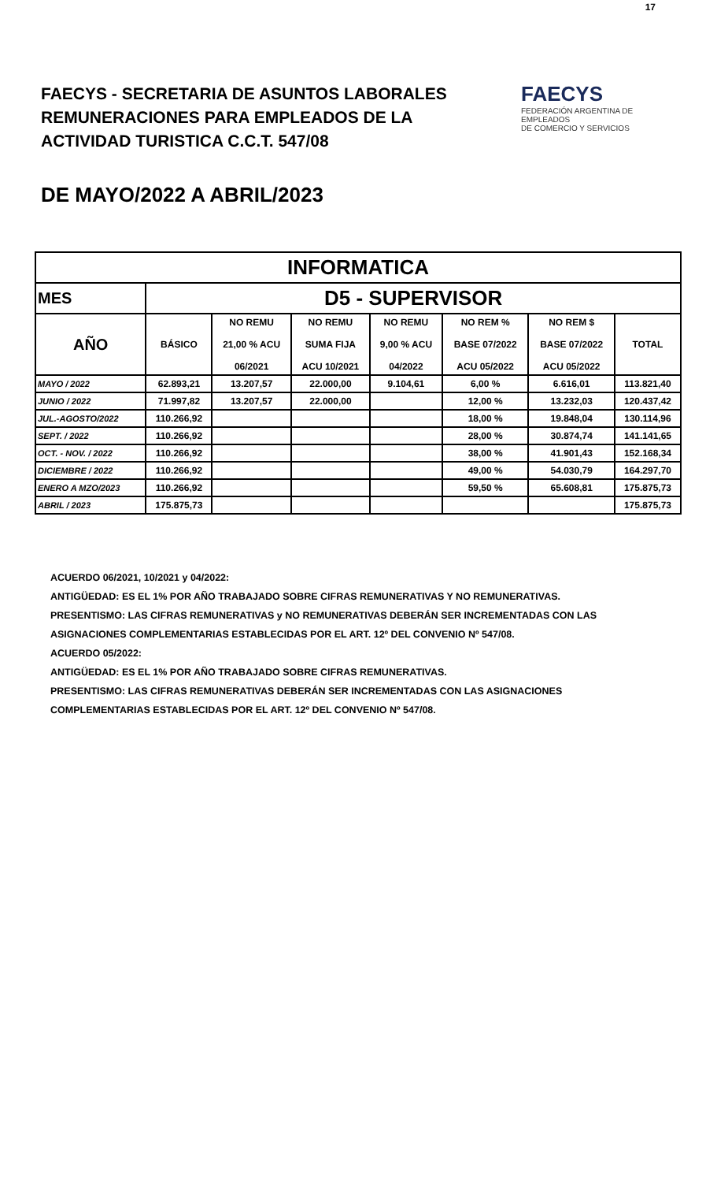17
FAECYS - SECRETARIA DE ASUNTOS LABORALES
REMUNERACIONES PARA EMPLEADOS DE LA
ACTIVIDAD TURISTICA C.C.T. 547/08
FAECYS
FEDERACIÓN ARGENTINA DE EMPLEADOS
DE COMERCIO Y SERVICIOS
DE MAYO/2022 A ABRIL/2023
| INFORMATICA | | | | | | | |
| --- | --- | --- | --- | --- | --- | --- | --- |
| MES | D5 - SUPERVISOR | | | | | | |
| AÑO | BÁSICO | NO REMU 21,00 % ACU 06/2021 | NO REMU SUMA FIJA ACU 10/2021 | NO REMU 9,00 % ACU 04/2022 | NO REM % BASE 07/2022 ACU 05/2022 | NO REM $ BASE 07/2022 ACU 05/2022 | TOTAL |
| MAYO / 2022 | 62.893,21 | 13.207,57 | 22.000,00 | 9.104,61 | 6,00 % | 6.616,01 | 113.821,40 |
| JUNIO / 2022 | 71.997,82 | 13.207,57 | 22.000,00 | | 12,00 % | 13.232,03 | 120.437,42 |
| JUL.-AGOSTO/2022 | 110.266,92 | | | | 18,00 % | 19.848,04 | 130.114,96 |
| SEPT. / 2022 | 110.266,92 | | | | 28,00 % | 30.874,74 | 141.141,65 |
| OCT. - NOV. / 2022 | 110.266,92 | | | | 38,00 % | 41.901,43 | 152.168,34 |
| DICIEMBRE / 2022 | 110.266,92 | | | | 49,00 % | 54.030,79 | 164.297,70 |
| ENERO A MZO/2023 | 110.266,92 | | | | 59,50 % | 65.608,81 | 175.875,73 |
| ABRIL / 2023 | 175.875,73 | | | | | | 175.875,73 |
ACUERDO 06/2021, 10/2021 y 04/2022:
ANTIGÜEDAD: ES EL 1% POR AÑO TRABAJADO SOBRE CIFRAS REMUNERATIVAS Y NO REMUNERATIVAS.
PRESENTISMO: LAS CIFRAS REMUNERATIVAS y NO REMUNERATIVAS DEBERÁN SER INCREMENTADAS CON LAS
ASIGNACIONES COMPLEMENTARIAS ESTABLECIDAS POR EL ART. 12º DEL CONVENIO Nº 547/08.
ACUERDO 05/2022:
ANTIGÜEDAD: ES EL 1% POR AÑO TRABAJADO SOBRE CIFRAS REMUNERATIVAS.
PRESENTISMO: LAS CIFRAS REMUNERATIVAS DEBERÁN SER INCREMENTADAS CON LAS ASIGNACIONES
COMPLEMENTARIAS ESTABLECIDAS POR EL ART. 12º DEL CONVENIO Nº 547/08.